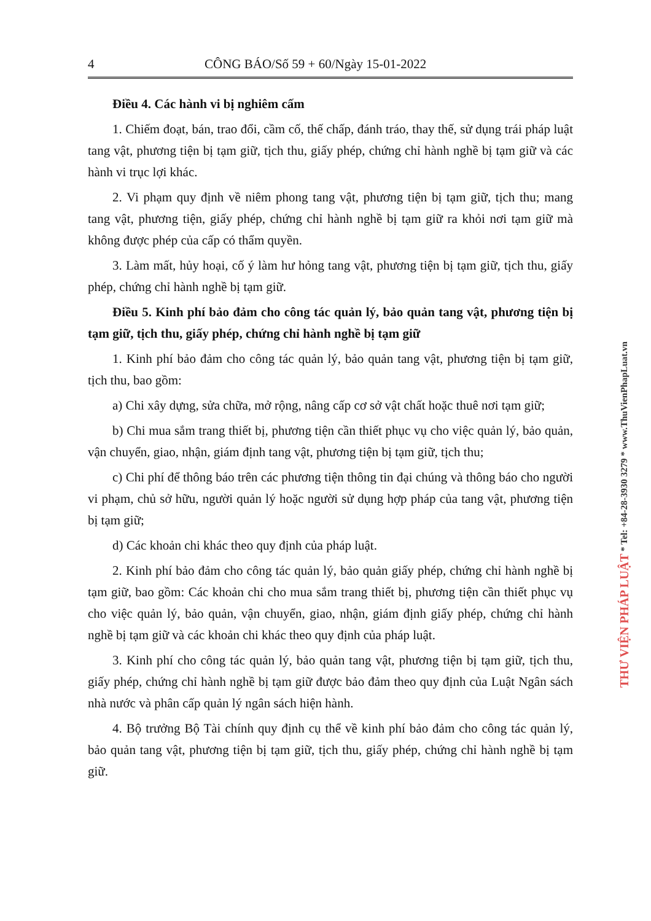4 CÔNG BÁO/Số 59 + 60/Ngày 15-01-2022
Điều 4. Các hành vi bị nghiêm cấm
1. Chiếm đoạt, bán, trao đổi, cầm cố, thế chấp, đánh tráo, thay thế, sử dụng trái pháp luật tang vật, phương tiện bị tạm giữ, tịch thu, giấy phép, chứng chỉ hành nghề bị tạm giữ và các hành vi trục lợi khác.
2. Vi phạm quy định về niêm phong tang vật, phương tiện bị tạm giữ, tịch thu; mang tang vật, phương tiện, giấy phép, chứng chỉ hành nghề bị tạm giữ ra khỏi nơi tạm giữ mà không được phép của cấp có thẩm quyền.
3. Làm mất, hủy hoại, cố ý làm hư hỏng tang vật, phương tiện bị tạm giữ, tịch thu, giấy phép, chứng chỉ hành nghề bị tạm giữ.
Điều 5. Kinh phí bảo đảm cho công tác quản lý, bảo quản tang vật, phương tiện bị tạm giữ, tịch thu, giấy phép, chứng chỉ hành nghề bị tạm giữ
1. Kinh phí bảo đảm cho công tác quản lý, bảo quản tang vật, phương tiện bị tạm giữ, tịch thu, bao gồm:
a) Chi xây dựng, sửa chữa, mở rộng, nâng cấp cơ sở vật chất hoặc thuê nơi tạm giữ;
b) Chi mua sắm trang thiết bị, phương tiện cần thiết phục vụ cho việc quản lý, bảo quản, vận chuyển, giao, nhận, giám định tang vật, phương tiện bị tạm giữ, tịch thu;
c) Chi phí để thông báo trên các phương tiện thông tin đại chúng và thông báo cho người vi phạm, chủ sở hữu, người quản lý hoặc người sử dụng hợp pháp của tang vật, phương tiện bị tạm giữ;
d) Các khoản chi khác theo quy định của pháp luật.
2. Kinh phí bảo đảm cho công tác quản lý, bảo quản giấy phép, chứng chỉ hành nghề bị tạm giữ, bao gồm: Các khoản chi cho mua sắm trang thiết bị, phương tiện cần thiết phục vụ cho việc quản lý, bảo quản, vận chuyển, giao, nhận, giám định giấy phép, chứng chỉ hành nghề bị tạm giữ và các khoản chi khác theo quy định của pháp luật.
3. Kinh phí cho công tác quản lý, bảo quản tang vật, phương tiện bị tạm giữ, tịch thu, giấy phép, chứng chỉ hành nghề bị tạm giữ được bảo đảm theo quy định của Luật Ngân sách nhà nước và phân cấp quản lý ngân sách hiện hành.
4. Bộ trưởng Bộ Tài chính quy định cụ thể về kinh phí bảo đảm cho công tác quản lý, bảo quản tang vật, phương tiện bị tạm giữ, tịch thu, giấy phép, chứng chỉ hành nghề bị tạm giữ.
THƯ VIỆN PHÁP LUẬT * Tel: +84-28-3930 3279 * www.ThuVienPhapLuat.vn